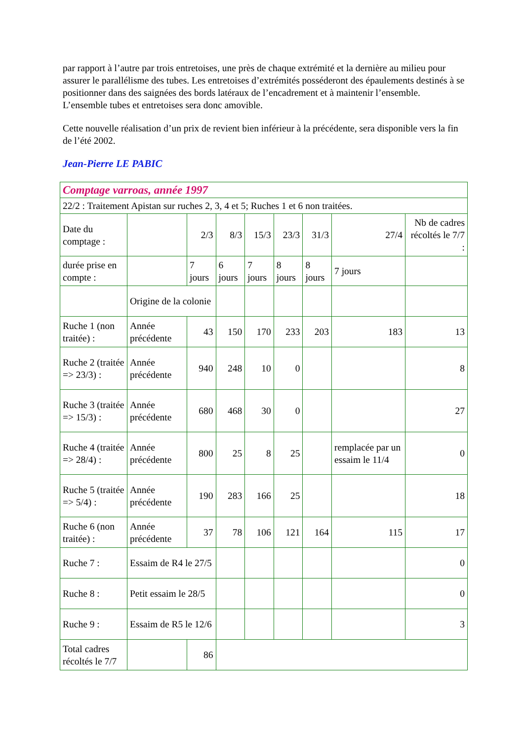par rapport à l’autre par trois entretoises, une près de chaque extrémité et la dernière au milieu pour assurer le parallélisme des tubes. Les entretoises d’extrémités posséderont des épaulements destinés à se positionner dans des saignées des bords latéraux de l’encadrement et à maintenir l’ensemble. L’ensemble tubes et entretoises sera donc amovible.
Cette nouvelle réalisation d’un prix de revient bien inférieur à la précédente, sera disponible vers la fin de l’été 2002.
Jean-Pierre LE PABIC
| Comptage varroas, année 1997 | | | | | | | | |
| 22/2 : Traitement Apistan sur ruches 2, 3, 4 et 5; Ruches 1 et 6 non traitées. | | | | | | | | |
| Date du comptage : | | 2/3 | 8/3 | 15/3 | 23/3 | 31/3 | 27/4 | Nb de cadres récoltés le 7/7 : |
| durée prise en compte : | | 7 jours | 6 jours | 7 jours | 8 jours | 8 jours | 7 jours | |
| | Origine de la colonie | | | | | | | |
| Ruche 1 (non traitée) : | Année précédente | 43 | 150 | 170 | 233 | 203 | 183 | 13 |
| Ruche 2 (traitée => 23/3) : | Année précédente | 940 | 248 | 10 | 0 | | | 8 |
| Ruche 3 (traitée => 15/3) : | Année précédente | 680 | 468 | 30 | 0 | | | 27 |
| Ruche 4 (traitée => 28/4) : | Année précédente | 800 | 25 | 8 | 25 | | remplacée par un essaim le 11/4 | 0 |
| Ruche 5 (traitée => 5/4) : | Année précédente | 190 | 283 | 166 | 25 | | | 18 |
| Ruche 6 (non traitée) : | Année précédente | 37 | 78 | 106 | 121 | 164 | 115 | 17 |
| Ruche 7 : | Essaim de R4 le 27/5 | | | | | | | 0 |
| Ruche 8 : | Petit essaim le 28/5 | | | | | | | 0 |
| Ruche 9 : | Essaim de R5 le 12/6 | | | | | | | 3 |
| Total cadres récoltés le 7/7 | | 86 | | | | | | |